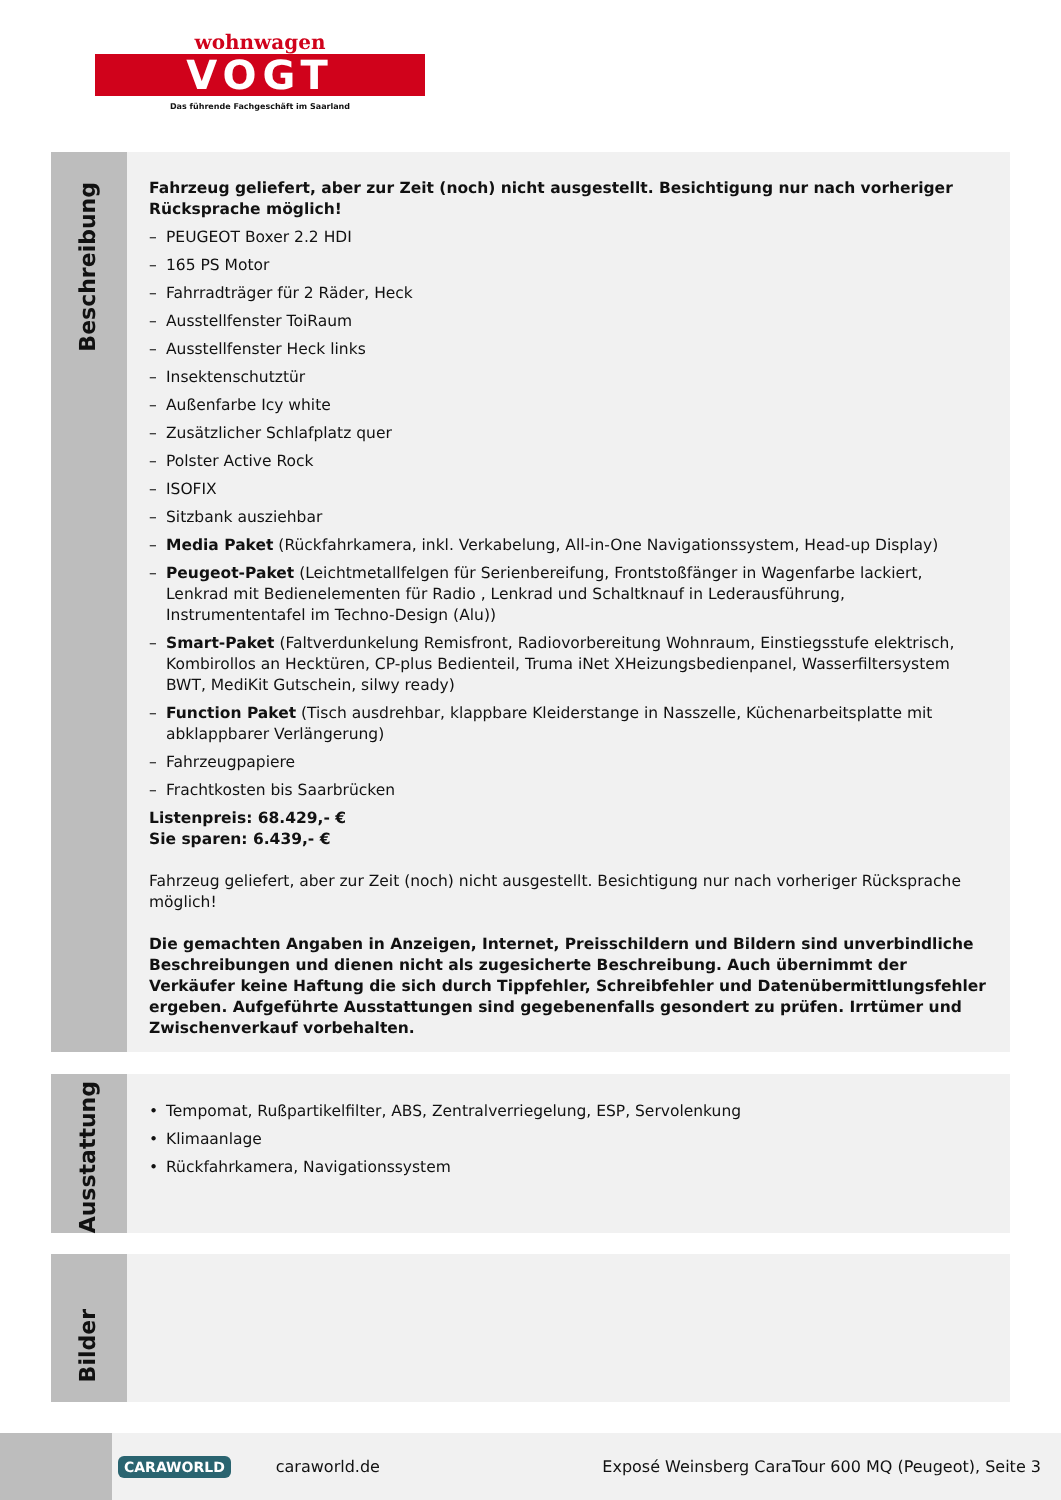wohnwagen
VOGT
Das führende Fachgeschäft im Saarland
Beschreibung
Fahrzeug geliefert, aber zur Zeit (noch) nicht ausgestellt. Besichtigung nur nach vorheriger Rücksprache möglich!
– PEUGEOT Boxer 2.2 HDI
– 165 PS Motor
– Fahrradträger für 2 Räder, Heck
– Ausstellfenster ToiRaum
– Ausstellfenster Heck links
– Insektenschutztür
– Außenfarbe Icy white
– Zusätzlicher Schlafplatz quer
– Polster Active Rock
– ISOFIX
– Sitzbank ausziehbar
– Media Paket (Rückfahrkamera, inkl. Verkabelung, All-in-One Navigationssystem, Head-up Display)
– Peugeot-Paket (Leichtmetallfelgen für Serienbereifung, Frontstoßfänger in Wagenfarbe lackiert, Lenkrad mit Bedienelementen für Radio , Lenkrad und Schaltknauf in Lederausführung, Instrumententafel im Techno-Design (Alu))
– Smart-Paket (Faltverdunkelung Remisfront, Radiovorbereitung Wohnraum, Einstiegsstufe elektrisch, Kombirollos an Hecktüren, CP-plus Bedienteil, Truma iNet XHeizungsbedienpanel, Wasserfiltersystem BWT, MediKit Gutschein, silwy ready)
– Function Paket (Tisch ausdrehbar, klappbare Kleiderstange in Nasszelle, Küchenarbeitsplatte mit abklappbarer Verlängerung)
– Fahrzeugpapiere
– Frachtkosten bis Saarbrücken
Listenpreis: 68.429,- €
Sie sparen: 6.439,- €
Fahrzeug geliefert, aber zur Zeit (noch) nicht ausgestellt. Besichtigung nur nach vorheriger Rücksprache möglich!
Die gemachten Angaben in Anzeigen, Internet, Preisschildern und Bildern sind unverbindliche Beschreibungen und dienen nicht als zugesicherte Beschreibung. Auch übernimmt der Verkäufer keine Haftung die sich durch Tippfehler, Schreibfehler und Datenübermittlungsfehler ergeben. Aufgeführte Ausstattungen sind gegebenenfalls gesondert zu prüfen. Irrtümer und Zwischenverkauf vorbehalten.
Ausstattung
• Tempomat, Rußpartikelfilter, ABS, Zentralverriegelung, ESP, Servolenkung
• Klimaanlage
• Rückfahrkamera, Navigationssystem
Bilder
CARAWORLD
caraworld.de
Exposé Weinsberg CaraTour 600 MQ (Peugeot), Seite 3